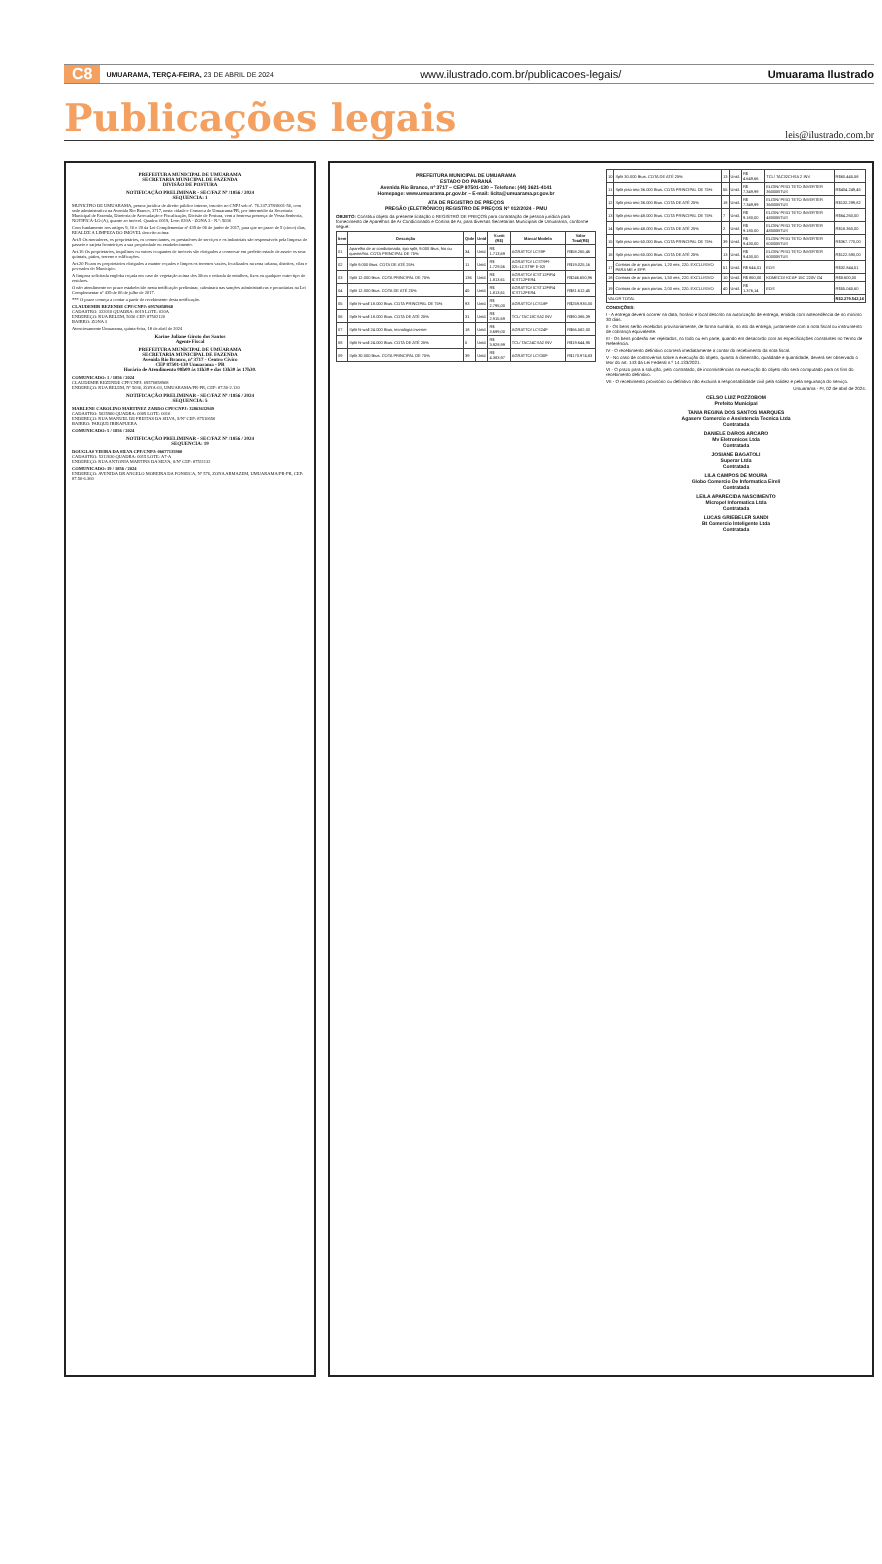C8 UMUARAMA, TERÇA-FEIRA, 23 DE ABRIL DE 2024 www.ilustrado.com.br/publicacoes-legais/ Umuarama Ilustrado
Publicações legais
leis@ilustrado.com.br
PREFEITURA MUNICIPAL DE UMUARAMA
SECRETARIA MUNICIPAL DE FAZENDA
DIVISÃO DE POSTURA
NOTIFICAÇÃO PRELIMINAR - SEC/FAZ Nº /1856 / 2024
SEQUENCIA: 1
MUNICÍPIO DE UMUARAMA, pessoa jurídica de direito público interno, inscrito no CNPJ sob nº. 76.247.378/0001-56, com sede administrativa na Avenida Rio Branco, 3717, nesta cidade e Comarca de Umuarama/PR, por intermédio da Secretaria Municipal de Fazenda, Diretoria de Arrecadação e Fiscalização, Divisão de Postura, vem a honrosa presença de Vossa Senhoria, NOTIFICÁ-LO (A), quanto ao imóvel. Quadra: 0019, Lote: 020A - ZONA 3 - N.º: 5036
Com fundamento nos artigos 9, 16 e 20 da Lei Complementar nº 439 de 06 de junho de 2017, para que no prazo de 5 (cinco) dias, REALIZE A LIMPEZA DO IMÓVEL descrito acima:
Art.9 Os moradores, os proprietários, os comerciantes, os prestadores de serviços e os industriais são responsáveis pela limpeza do passeio e sarjeta fronteiriços a sua propriedade ou estabelecimento.
Art.16 Os proprietários, inquilinos ou outros ocupantes de imóveis são obrigados a conservar em perfeito estado de asseio os seus quintais, pátios, terreno e edificações.
Art.20 Ficam os proprietários obrigados a manter roçados e limpos os terrenos vazios, localizados na zona urbana, distritos, vilas e povoados do Município.
A limpeza solicitada engloba roçada em caso de vegetação acima dos 30cm e retirada de entulhos, lixos ou qualquer outro tipo de resíduos.
O não atendimento no prazo estabelecido nesta notificação preliminar, culminará nas sanções administrativas e pecuniárias na Lei Complementar nº 439 de 06 de julho de 2017.
*** O prazo começa a contar a partir do recebimento desta notificação.
CLAUDEMIR REZENDE CPF/CNPJ: 69576858968
CADASTRO: 322010 QUADRA: 0019 LOTE: 020A
ENDEREÇO: RUA BELEM, 5036 CEP: 87502120
BAIRRO: ZONA 3
Atenciosamente Umuarama, quinta-feira, 18 de abril de 2024
Karine Juliane Giroto dos Santos
Agente Fiscal
PREFEITURA MUNICIPAL DE UMUARAMA
SECRETARIA MUNICIPAL DE FAZENDA
Avenida Rio Branco, nº 3717 - Centro Cívico
CEP 87501-130 Umuarama - PR
Horário de Atendimento 08h00 às 11h30 e das 13h30 às 17h30.
COMUNICADO: 1 / 1856 / 2024
CLAUDEMIR REZENDE CPF/CNPJ: 69576858968
ENDEREÇO: RUA BELEM, Nº 5036, ZONA-03, UMUARAMA/PR-PR, CEP: 87.50-2.120
NOTIFICAÇÃO PRELIMINAR - SEC/FAZ Nº /1856 / 2024
SEQUENCIA: 5
MARLENE CAROLINO MARTINEZ ZARDO CPF/CNPJ: 32863632949
CADASTRO: 5025900 QUADRA: 0009 LOTE: 0016
ENDEREÇO: RUA MANUEL DE FREITAS DA SILVA, S/Nº CEP: 87510650
BAIRRO: PARQUE IBIRAPUERA
COMUNICADO: 5 / 1856 / 2024
NOTIFICAÇÃO PRELIMINAR - SEC/FAZ Nº /1856 / 2024
SEQUENCIA: 19
DOUGLAS VIEIRA DA SILVA CPF/CNPJ: 06677135900
CADASTRO: 5312630 QUADRA: 0015 LOTE: A7-A
ENDEREÇO: RUA ANTONIA MARTINS DA SILVA, S/Nº CEP: 87511132
COMUNICADO: 19 / 1856 / 2024
ENDEREÇO: AVENIDA DR ANGELO MOREIRA DA FONSECA, Nº 576, ZONA ARMAZEM, UMUARAMA/PR-PR, CEP: 87.50-6.360
PREFEITURA MUNICIPAL DE UMUARAMA
ESTADO DO PARANÁ
Avenida Rio Branco, nº 3717 – CEP 87501-130 – Telefone: (44) 3621-4141
Homepage: www.umuarama.pr.gov.br – E-mail: licita@umuarama.pr.gov.br
ATA DE REGISTRO DE PREÇOS
PREGÃO (ELETRÔNICO) REGISTRO DE PREÇOS Nº 012/2024 - PMU
OBJETO: Constitui objeto da presente licitação o REGISTRO DE PREÇOS para contratação de pessoa jurídica para fornecimento de Aparelhos de Ar Condicionado e Cortina de Ar, para diversas Secretarias Municipais de Umuarama, conforme segue:
| Item | Descrição | Qtde | Unid | V.unit (R$) | Marca/ Modelo | Valor Total(R$) |
| --- | --- | --- | --- | --- | --- | --- |
| 01 | Aparelho de ar condicionado, tipo split, 9.000 Btus, frio ou quente/frio. COTA PRINCIPAL DE 75% | 34 | Unid. | R$ 1.713,69 | AGRATTO/ LCS9F | R$58.265,46 |
| 02 | Split 9.000 Btus. COTA DE ATÉ 25% | 11 | Unid. | R$ 1.729,56 | AGRATTO/ LCST9FI-02I=LCST9F E-02I | R$19.025,16 |
| 03 | Split 12.000 Btus. COTA PRINCIPAL DE 75% | 136 | Unid. | R$ 1.813,61 | AGRATTO/ ICST12FIR4 ICST12FER4 | R$246.650,96 |
| 04 | Split 12.000 Btus. COTA DE ATÉ 25% | 45 | Unid. | R$ 1.813,61 | AGRATTO/ ICST12FIR4 ICST12FER4 | R$81.612,45 |
| 05 | Split hi-wall 18.000 Btus. COTA PRINCIPAL DE 75% | 93 | Unid. | R$ 2.795,00 | AGRATTO/ LCS18F | R$259.935,00 |
| 06 | Split hi-wall 18.000 Btus. COTA DE ATÉ 25% | 31 | Unid. | R$ 2.915,69 | TCL/ TAC18CSA2 INV | R$90.386,39 |
| 07 | Split hi-wall 24.000 Btus, tecnologia inverter | 18 | Unid. | R$ 3.699,00 | AGRATTO/ LCS24F | R$66.582,00 |
| 08 | Split hi-wall 24.000 Btus. COTA DE ATÉ 25% | 5 | Unid. | R$ 3.928,99 | TCL/ TAC24CSA2 INV | R$19.644,95 |
| 09 | Split 30.000 Btus. COTA PRINCIPAL DE 75% | 39 | Unid. | R$ 4.383,97 | AGRATTO/ LCS30F | R$170.974,83 |
| 10 | Split 30.000 Btus. COTA DE ATÉ 25% | 13 | Unid. | R$ 4.649,66 | TCL/ TAC32CHSA 2 INV | R$60.445,58 |
| 11 | Split piso teto 36.000 Btus. COTA PRINCIPAL DE 75% | 55 | Unid. | R$ 7.349,99 | ELGIN/ PISO TETO INVERTER 36000BTUS | R$404.249,45 |
| 12 | Split piso teto 36.000 Btus. COTA DE ATÉ 25% | 18 | Unid. | R$ 7.349,99 | ELGIN/ PISO TETO INVERTER 36000BTUS | R$132.299,82 |
| 13 | Split piso teto 48.000 Btus. COTA PRINCIPAL DE 75% | 7 | Unid. | R$ 9.180,00 | ELGIN/ PISO TETO INVERTER 48000BTUS | R$64.260,00 |
| 14 | Split piso teto 48.000 Btus. COTA DE ATÉ 25% | 2 | Unid. | R$ 9.180,00 | ELGIN/ PISO TETO INVERTER 48000BTUS | R$18.360,00 |
| 15 | Split piso teto 60.000 Btus. COTA PRINCIPAL DE 75% | 39 | Unid. | R$ 9.430,00 | ELGIN/ PISO TETO INVERTER 60000BTUS | R$367.770,00 |
| 16 | Split piso teto 60.000 Btus. COTA DE ATÉ 25% | 13 | Unid. | R$ 9.430,00 | ELGIN/ PISO TETO INVERTER 60000BTUS | R$122.590,00 |
| 17 | Cortinas de ar para portas, 1,20 mts, 220. EXCLUSIVO PARA ME e EPP. | 51 | Unid. | R$ 644,01 | EOS | R$32.844,51 |
| 18 | Cortinas de ar para portas, 1,50 mts, 220. EXCLUSIVO | 10 | Unid. | R$ 860,00 | KOMECO/ KCAF 15C 220V G4 | R$8.600,00 |
| 19 | Cortinas de ar para portas, 2,00 mts, 220. EXCLUSIVO | 40 | Unid. | R$ 1.376,14 | EOS | R$55.045,60 |
| VALOR TOTAL | | | | | | R$2.279.542,16 |
CONDIÇÕES:
I - A entrega deverá ocorrer na data, horário e local descrito na autorização de entrega, emitida com antecedência de no mínimo 30 dias.
II - Os bens serão recebidos provisoriamente, de forma sumária, no ato da entrega, juntamente com a nota fiscal ou instrumento de cobrança equivalente.
III - Os bens poderão ser rejeitados, no todo ou em parte, quando em desacordo com as especificações constantes no Termo de Referência.
IV - O recebimento definitivo ocorrerá imediatamente a contar do recebimento da nota fiscal.
V - No caso de controvérsia sobre a execução do objeto, quanto à dimensão, qualidade e quantidade, deverá ser observado o teor do art. 143 da Lei Federal n.º 14.133/2021.
VI - O prazo para a solução, pelo contratado, de inconsistências na execução do objeto não será computado para os fins do recebimento definitivo.
VII - O recebimento provisório ou definitivo não excluirá a responsabilidade civil pela solidez e pela segurança do serviço.
Umuarama - Pr, 02 de abril de 2024.
CELSO LUIZ POZZOBOM
Prefeito Municipal
TANIA REGINA DOS SANTOS MARQUES
Agaserv Comercio e Assistencia Tecnica Ltda
Contratada
DANIELE DAROS ARCARO
Mv Eletronicos Ltda
Contratada
JOSIANE BAGATOLI
Superar Ltda
Contratada
LILA CAMPOS DE MOURA
Globo Comercio De Informatica Eireli
Contratada
LEILA APARECIDA NASCIMENTO
Micropel Informatica Ltda
Contratada
LUCAS GRIEBELER SANDI
Bt Comercio Inteligente Ltda
Contratada